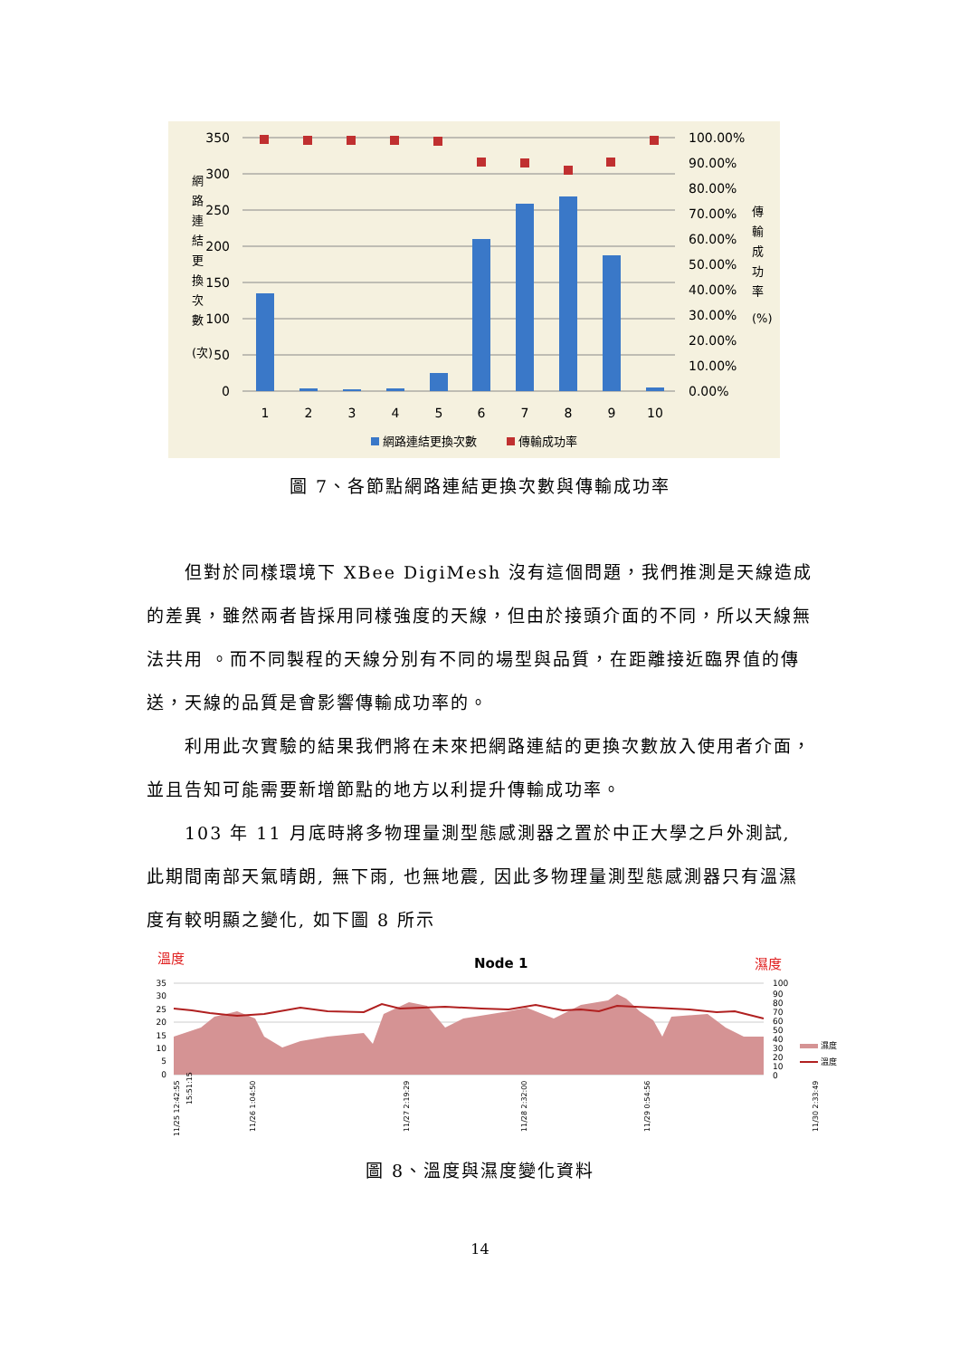350
300
250
200
150
100
50
0
100.00%
90.00%
80.00%
70.00%
60.00%
50.00%
40.00%
30.00%
20.00%
10.00%
0.00%
1
2
3
4
5
6
7
8
9
10
網
路
連
結
更
換
次
數
(次)
傳
輸
成
功
率
(%)
網路連結更換次數
傳輸成功率
圖 7、各節點網路連結更換次數與傳輸成功率
但對於同樣環境下 XBee DigiMesh 沒有這個問題，我們推測是天線造成的差異，雖然兩者皆採用同樣強度的天線，但由於接頭介面的不同，所以天線無法共用 。而不同製程的天線分別有不同的場型與品質，在距離接近臨界值的傳送，天線的品質是會影響傳輸成功率的。
利用此次實驗的結果我們將在未來把網路連結的更換次數放入使用者介面，並且告知可能需要新增節點的地方以利提升傳輸成功率。
103 年 11 月底時將多物理量測型態感測器之置於中正大學之戶外測試, 此期間南部天氣晴朗, 無下雨, 也無地震, 因此多物理量測型態感測器只有溫濕度有較明顯之變化, 如下圖 8 所示
溫度
Node 1
濕度
35
30
25
20
15
10
5
0
100
90
80
70
60
50
40
30
20
10
0
濕度
溫度
11/25 12:42:55
15:51:15
11/26 1:04:50
11/27 2:19:29
11/28 2:32:00
11/29 0:54:56
11/30 2:33:49
圖 8、溫度與濕度變化資料
14